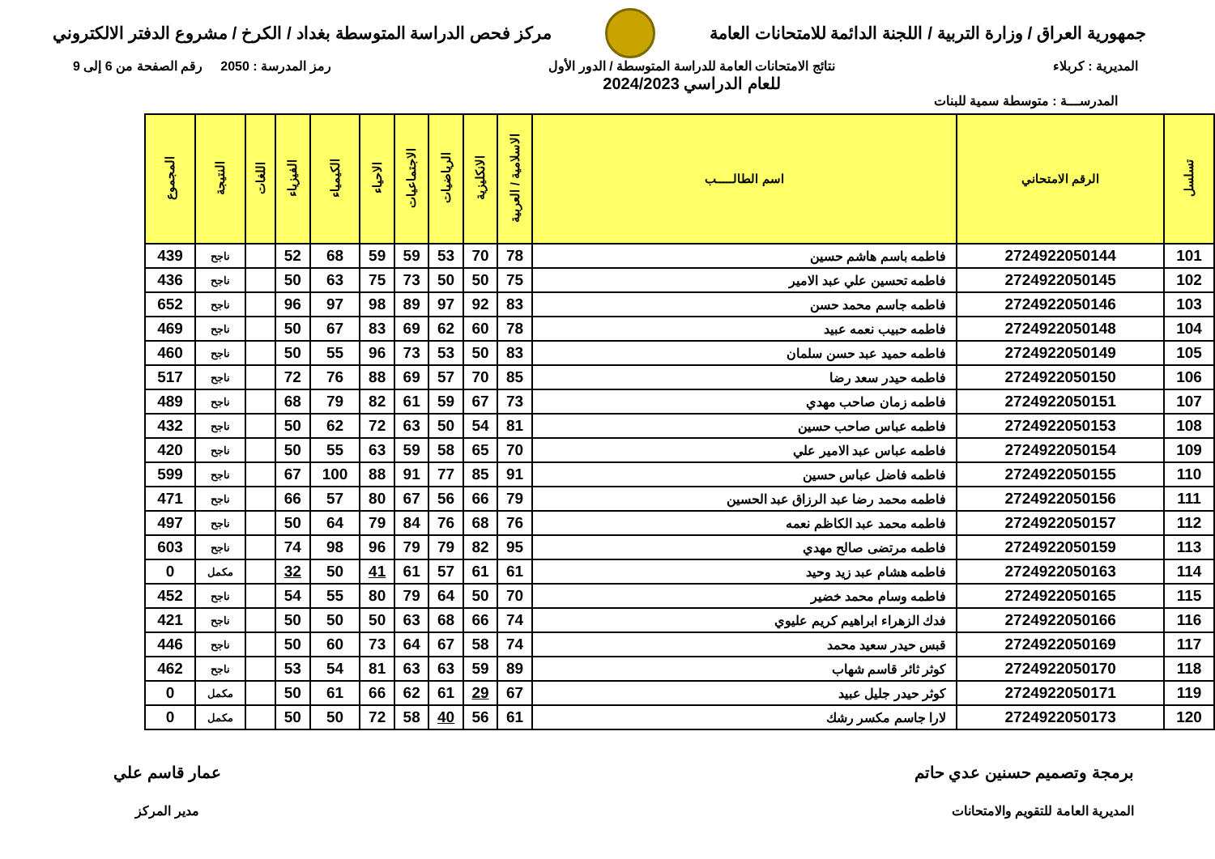جمهورية العراق / وزارة التربية / اللجنة الدائمة للامتحانات العامة
مركز فحص الدراسة المتوسطة بغداد / الكرخ / مشروع الدفتر الالكتروني
المديرية : كربلاء نتائج الامتحانات العامة للدراسة المتوسطة / الدور الأول
للعام الدراسي 2024/2023
رمز المدرسة : 2050 رقم الصفحة من 6 إلى 9
المدرســـة : متوسطة سمية للبنات
| تسلسل | الرقم الامتحاني | اسم الطالـــــب | الاسلامية / العربية | الانكليزية | الرياضيات | الاجتماعيات | الاحياء | الكيمياء | الفيزياء | اللغات | النتيجة | المجموع |
| --- | --- | --- | --- | --- | --- | --- | --- | --- | --- | --- | --- | --- |
| 101 | 2724922050144 | فاطمه باسم هاشم حسين | 78 | 70 | 53 | 59 | 59 | 68 | 52 | | ناجح | 439 |
| 102 | 2724922050145 | فاطمه تحسين علي عبد الامير | 75 | 50 | 50 | 73 | 75 | 63 | 50 | | ناجح | 436 |
| 103 | 2724922050146 | فاطمه جاسم محمد حسن | 83 | 92 | 97 | 89 | 98 | 97 | 96 | | ناجح | 652 |
| 104 | 2724922050148 | فاطمه حبيب نعمه عبيد | 78 | 60 | 62 | 69 | 83 | 67 | 50 | | ناجح | 469 |
| 105 | 2724922050149 | فاطمه حميد عبد حسن سلمان | 83 | 50 | 53 | 73 | 96 | 55 | 50 | | ناجح | 460 |
| 106 | 2724922050150 | فاطمه حيدر سعد رضا | 85 | 70 | 57 | 69 | 88 | 76 | 72 | | ناجح | 517 |
| 107 | 2724922050151 | فاطمه زمان صاحب مهدي | 73 | 67 | 59 | 61 | 82 | 79 | 68 | | ناجح | 489 |
| 108 | 2724922050153 | فاطمه عباس صاحب حسين | 81 | 54 | 50 | 63 | 72 | 62 | 50 | | ناجح | 432 |
| 109 | 2724922050154 | فاطمه عباس عبد الامير علي | 70 | 65 | 58 | 59 | 63 | 55 | 50 | | ناجح | 420 |
| 110 | 2724922050155 | فاطمه فاضل عباس حسين | 91 | 85 | 77 | 91 | 88 | 100 | 67 | | ناجح | 599 |
| 111 | 2724922050156 | فاطمه محمد رضا عبد الرزاق عبد الحسين | 79 | 66 | 56 | 67 | 80 | 57 | 66 | | ناجح | 471 |
| 112 | 2724922050157 | فاطمه محمد عبد الكاظم نعمه | 76 | 68 | 76 | 84 | 79 | 64 | 50 | | ناجح | 497 |
| 113 | 2724922050159 | فاطمه مرتضى صالح مهدي | 95 | 82 | 79 | 79 | 96 | 98 | 74 | | ناجح | 603 |
| 114 | 2724922050163 | فاطمه هشام عبد زيد وحيد | 61 | 61 | 57 | 61 | 41 | 50 | 32 | | مكمل | 0 |
| 115 | 2724922050165 | فاطمه وسام محمد خضير | 70 | 50 | 64 | 79 | 80 | 55 | 54 | | ناجح | 452 |
| 116 | 2724922050166 | فدك الزهراء ابراهيم كريم عليوي | 74 | 66 | 68 | 63 | 50 | 50 | 50 | | ناجح | 421 |
| 117 | 2724922050169 | قبس حيدر سعيد محمد | 74 | 58 | 67 | 64 | 73 | 60 | 50 | | ناجح | 446 |
| 118 | 2724922050170 | كوثر ثائر قاسم شهاب | 89 | 59 | 63 | 63 | 81 | 54 | 53 | | ناجح | 462 |
| 119 | 2724922050171 | كوثر حيدر جليل عبيد | 67 | 29 | 61 | 62 | 66 | 61 | 50 | | مكمل | 0 |
| 120 | 2724922050173 | لارا جاسم مكسر رشك | 61 | 56 | 40 | 58 | 72 | 50 | 50 | | مكمل | 0 |
برمجة وتصميم حسنين عدي حاتم
المديرية العامة للتقويم والامتحانات
عمار قاسم علي
مدير المركز